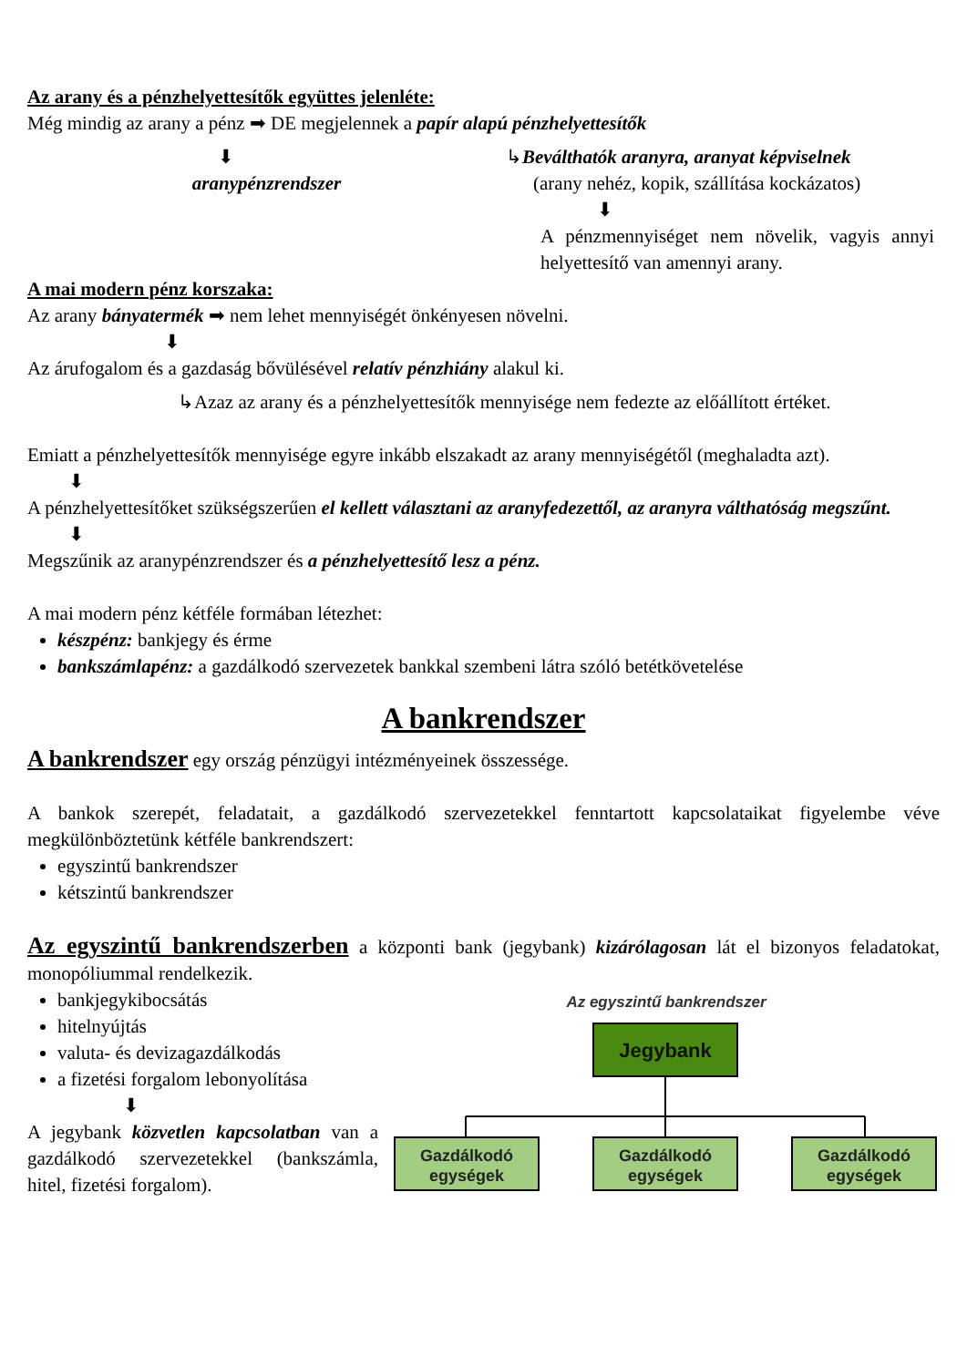Az arany és a pénzhelyettesítők együttes jelenléte:
Még mindig az arany a pénz ➡ DE megjelennek a papír alapú pénzhelyettesítők
⬇
aranypénzrendszer
↳Beválthatók aranyra, aranyat képviselnek
(arany nehéz, kopik, szállítása kockázatos)
⬇
A pénzmennyiséget nem növelik, vagyis annyi helyettesítő van amennyi arany.
A mai modern pénz korszaka:
Az arany bányatermék ➡ nem lehet mennyiségét önkényesen növelni.
⬇
Az árufogalom és a gazdaság bővülésével relatív pénzhiány alakul ki.
↳Azaz az arany és a pénzhelyettesítők mennyisége nem fedezte az előállított értéket.
Emiatt a pénzhelyettesítők mennyisége egyre inkább elszakadt az arany mennyiségétől (meghaladta azt).
⬇
A pénzhelyettesítőket szükségszerűen el kellett választani az aranyfedezettől, az aranyra válthatóság megszűnt.
⬇
Megszűnik az aranypénzrendszer és a pénzhelyettesítő lesz a pénz.
A mai modern pénz kétféle formában létezhet:
készpénz: bankjegy és érme
bankszámlapénz: a gazdálkodó szervezetek bankkal szembeni látra szóló betétkövetelése
A bankrendszer
A bankrendszer egy ország pénzügyi intézményeinek összessége.
A bankok szerepét, feladatait, a gazdálkodó szervezetekkel fenntartott kapcsolataikat figyelembe véve megkülönböztetünk kétféle bankrendszert:
egyszintű bankrendszer
kétszintű bankrendszer
Az egyszintű bankrendszerben a központi bank (jegybank) kizárólagosan lát el bizonyos feladatokat, monopóliummal rendelkezik.
bankjegykibocsátás
hitelnyújtás
valuta- és devizagazdálkodás
a fizetési forgalom lebonyolítása
⬇
A jegybank közvetlen kapcsolatban van a gazdálkodó szervezetekkel (bankszámla, hitel, fizetési forgalom).
Az egyszintű bankrendszer
Jegybank
Gazdálkodó
egységek
Gazdálkodó
egységek
Gazdálkodó
egységek